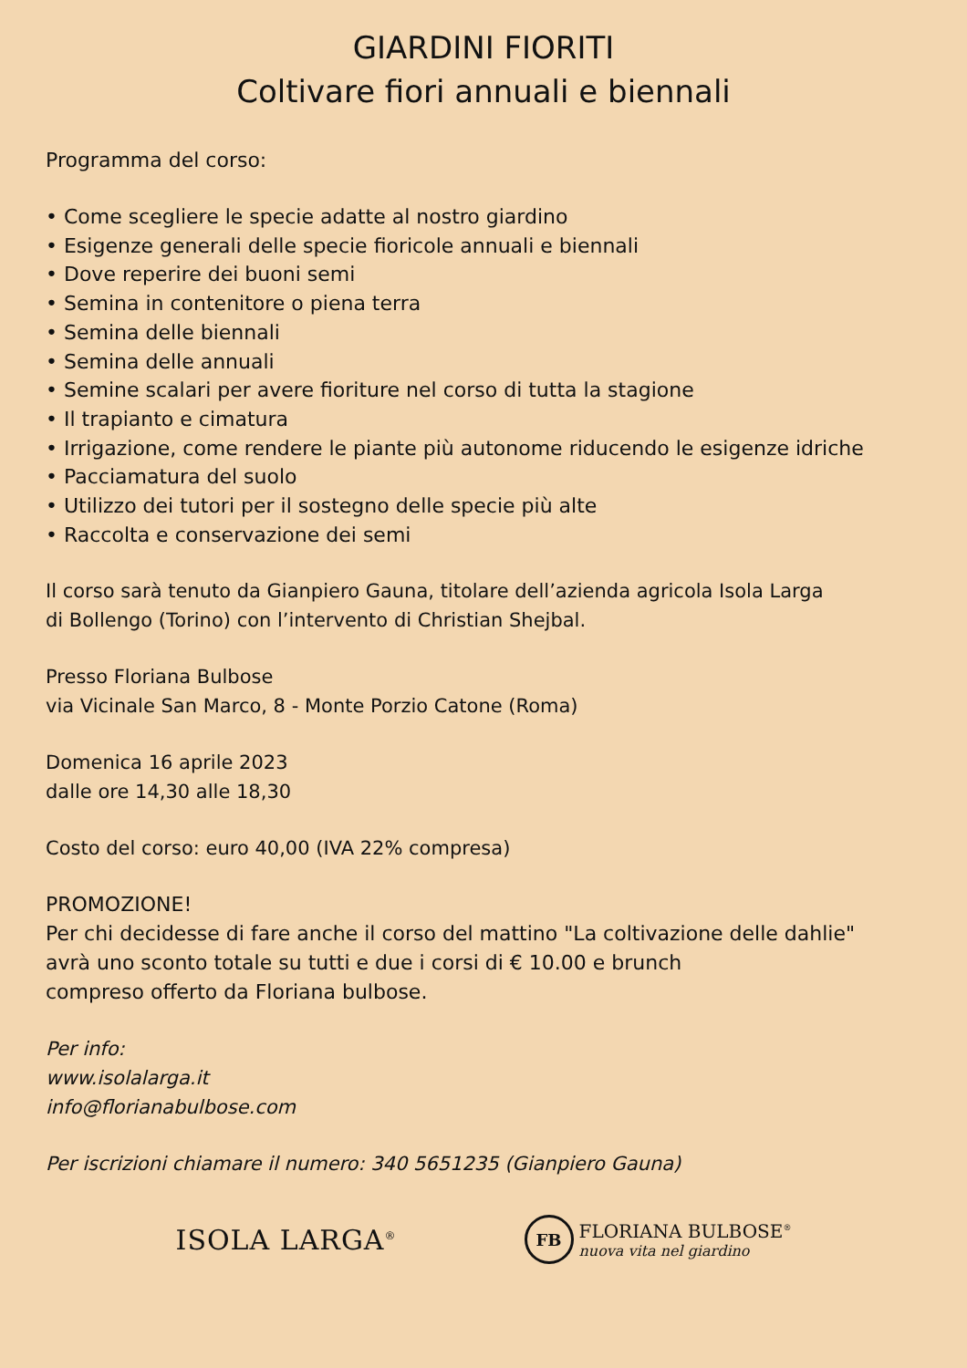GIARDINI FIORITI
Coltivare fiori annuali e biennali
Programma del corso:
• Come scegliere le specie adatte al nostro giardino
• Esigenze generali delle specie fioricole annuali e biennali
• Dove reperire dei buoni semi
• Semina in contenitore o piena terra
• Semina delle biennali
• Semina delle annuali
• Semine scalari per avere fioriture nel corso di tutta la stagione
• Il trapianto e cimatura
• Irrigazione, come rendere le piante più autonome riducendo le esigenze idriche
• Pacciamatura del suolo
• Utilizzo dei tutori per il sostegno delle specie più alte
• Raccolta e conservazione dei semi
Il corso sarà tenuto da Gianpiero Gauna, titolare dell’azienda agricola Isola Larga
di Bollengo (Torino) con l’intervento di Christian Shejbal.
Presso Floriana Bulbose
via Vicinale San Marco, 8 - Monte Porzio Catone (Roma)
Domenica 16 aprile 2023
dalle ore 14,30 alle 18,30
Costo del corso: euro 40,00 (IVA 22% compresa)
PROMOZIONE!
Per chi decidesse di fare anche il corso del mattino "La coltivazione delle dahlie"
avrà uno sconto totale su tutti e due i corsi di € 10.00 e brunch
compreso offerto da Floriana bulbose.
Per info:
www.isolalarga.it
info@florianabulbose.com
Per iscrizioni chiamare il numero: 340 5651235 (Gianpiero Gauna)
ISOLA LARGA<sup>®</sup>
FB
FLORIANA BULBOSE<sup>®</sup>
nuova vita nel giardino